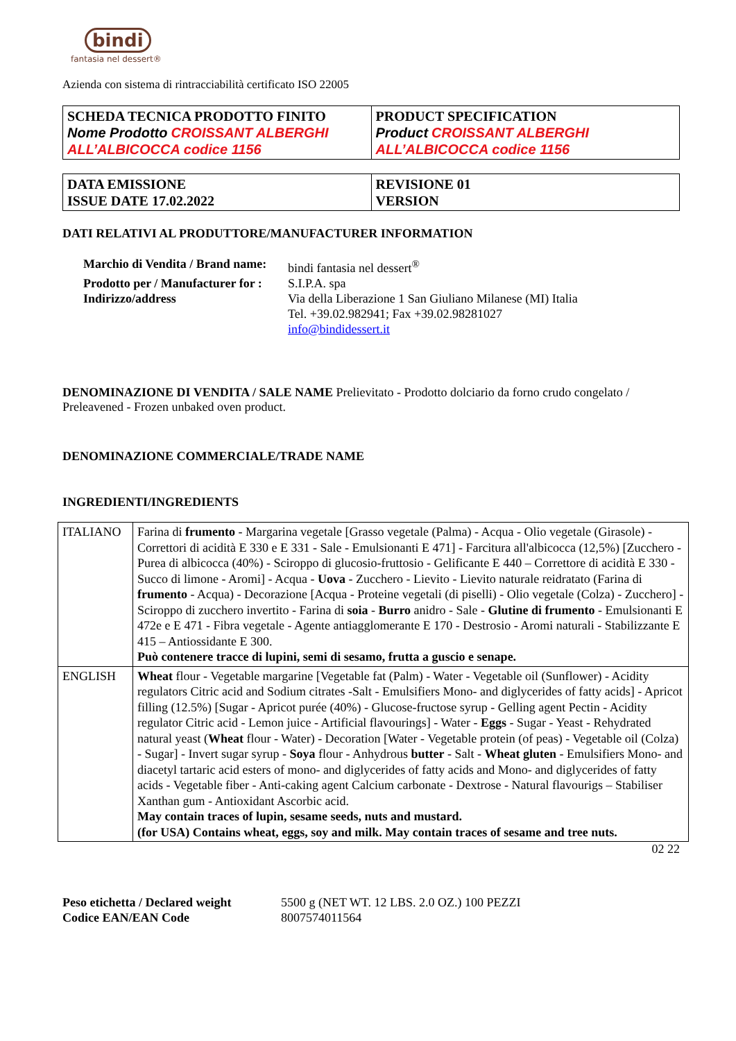bindi
fantasia nel dessert®
Azienda con sistema di rintracciabilità certificato ISO 22005
| SCHEDA TECNICA PRODOTTO FINITO Nome Prodotto CROISSANT ALBERGHI ALL’ALBICOCCA codice 1156 | PRODUCT SPECIFICATION Product CROISSANT ALBERGHI ALL’ALBICOCCA codice 1156 |
| DATA EMISSIONE ISSUE DATE 17.02.2022 | REVISIONE 01 VERSION |
DATI RELATIVI AL PRODUTTORE/MANUFACTURER INFORMATION
Marchio di Vendita / Brand name: bindi fantasia nel dessert<sup>®</sup> Prodotto per / Manufacturer for : S.I.P.A. spa Indirizzo/address Via della Liberazione 1 San Giuliano Milanese (MI) Italia
Tel. +39.02.982941; Fax +39.02.98281027
info@bindidessert.it
DENOMINAZIONE DI VENDITA / SALE NAME Prelievitato - Prodotto dolciario da forno crudo congelato / Preleavened - Frozen unbaked oven product.
DENOMINAZIONE COMMERCIALE/TRADE NAME
INGREDIENTI/INGREDIENTS
| ITALIANO | Farina di frumento - Margarina vegetale [Grasso vegetale (Palma) - Acqua - Olio vegetale (Girasole) - Correttori di acidità E 330 e E 331 - Sale - Emulsionanti E 471] - Farcitura all'albicocca (12,5%) [Zucchero - Purea di albicocca (40%) - Sciroppo di glucosio-fruttosio - Gelificante E 440 – Correttore di acidità E 330 - Succo di limone - Aromi] - Acqua - Uova - Zucchero - Lievito - Lievito naturale reidratato (Farina di frumento - Acqua) - Decorazione [Acqua - Proteine vegetali (di piselli) - Olio vegetale (Colza) - Zucchero] - Sciroppo di zucchero invertito - Farina di soia - Burro anidro - Sale - Glutine di frumento - Emulsionanti E 472e e E 471 - Fibra vegetale - Agente antiagglomerante E 170 - Destrosio - Aromi naturali - Stabilizzante E 415 – Antiossidante E 300. Può contenere tracce di lupini, semi di sesamo, frutta a guscio e senape. |
| ENGLISH | Wheat flour - Vegetable margarine [Vegetable fat (Palm) - Water - Vegetable oil (Sunflower) - Acidity regulators Citric acid and Sodium citrates -Salt - Emulsifiers Mono- and diglycerides of fatty acids] - Apricot filling (12.5%) [Sugar - Apricot purée (40%) - Glucose-fructose syrup - Gelling agent Pectin - Acidity regulator Citric acid - Lemon juice - Artificial flavourings] - Water - Eggs - Sugar - Yeast - Rehydrated natural yeast ( Wheat flour - Water) - Decoration [Water - Vegetable protein (of peas) - Vegetable oil (Colza) - Sugar] - Invert sugar syrup - Soya flour - Anhydrous butter - Salt - Wheat gluten - Emulsifiers Mono- and diacetyl tartaric acid esters of mono- and diglycerides of fatty acids and Mono- and diglycerides of fatty acids - Vegetable fiber - Anti-caking agent Calcium carbonate - Dextrose - Natural flavourigs – Stabiliser Xanthan gum - Antioxidant Ascorbic acid. May contain traces of lupin, sesame seeds, nuts and mustard. (for USA) Contains wheat, eggs, soy and milk. May contain traces of sesame and tree nuts. |
02 22
Peso etichetta / Declared weight 5500 g (NET WT. 12 LBS. 2.0 OZ.) 100 PEZZI Codice EAN/EAN Code 8007574011564